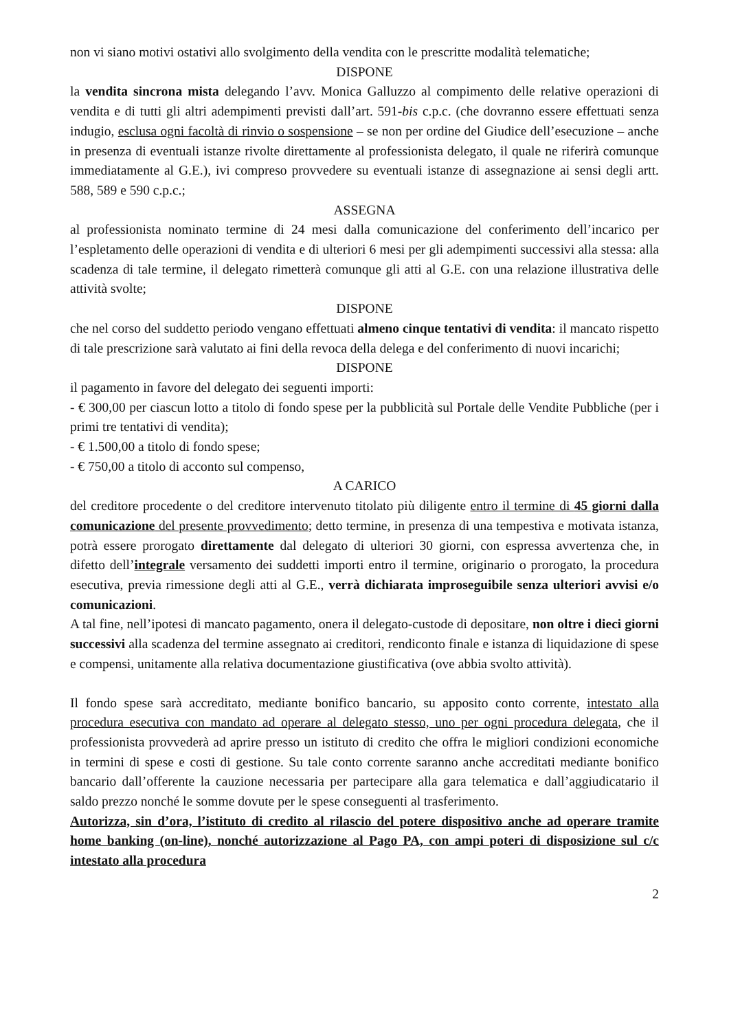non vi siano motivi ostativi allo svolgimento della vendita con le prescritte modalità telematiche;
DISPONE
la vendita sincrona mista delegando l’avv. Monica Galluzzo al compimento delle relative operazioni di vendita e di tutti gli altri adempimenti previsti dall’art. 591-bis c.p.c. (che dovranno essere effettuati senza indugio, esclusa ogni facoltà di rinvio o sospensione – se non per ordine del Giudice dell’esecuzione – anche in presenza di eventuali istanze rivolte direttamente al professionista delegato, il quale ne riferirà comunque immediatamente al G.E.), ivi compreso provvedere su eventuali istanze di assegnazione ai sensi degli artt. 588, 589 e 590 c.p.c.;
ASSEGNA
al professionista nominato termine di 24 mesi dalla comunicazione del conferimento dell’incarico per l’espletamento delle operazioni di vendita e di ulteriori 6 mesi per gli adempimenti successivi alla stessa: alla scadenza di tale termine, il delegato rimetterà comunque gli atti al G.E. con una relazione illustrativa delle attività svolte;
DISPONE
che nel corso del suddetto periodo vengano effettuati almeno cinque tentativi di vendita: il mancato rispetto di tale prescrizione sarà valutato ai fini della revoca della delega e del conferimento di nuovi incarichi;
DISPONE
il pagamento in favore del delegato dei seguenti importi:
- € 300,00 per ciascun lotto a titolo di fondo spese per la pubblicità sul Portale delle Vendite Pubbliche (per i primi tre tentativi di vendita);
- € 1.500,00 a titolo di fondo spese;
- € 750,00 a titolo di acconto sul compenso,
A CARICO
del creditore procedente o del creditore intervenuto titolato più diligente entro il termine di 45 giorni dalla comunicazione del presente provvedimento; detto termine, in presenza di una tempestiva e motivata istanza, potrà essere prorogato direttamente dal delegato di ulteriori 30 giorni, con espressa avvertenza che, in difetto dell’integrale versamento dei suddetti importi entro il termine, originario o prorogato, la procedura esecutiva, previa rimessione degli atti al G.E., verrà dichiarata improseguibile senza ulteriori avvisi e/o comunicazioni.
A tal fine, nell’ipotesi di mancato pagamento, onera il delegato-custode di depositare, non oltre i dieci giorni successivi alla scadenza del termine assegnato ai creditori, rendiconto finale e istanza di liquidazione di spese e compensi, unitamente alla relativa documentazione giustificativa (ove abbia svolto attività).
Il fondo spese sarà accreditato, mediante bonifico bancario, su apposito conto corrente, intestato alla procedura esecutiva con mandato ad operare al delegato stesso, uno per ogni procedura delegata, che il professionista provvederà ad aprire presso un istituto di credito che offra le migliori condizioni economiche in termini di spese e costi di gestione. Su tale conto corrente saranno anche accreditati mediante bonifico bancario dall’offerente la cauzione necessaria per partecipare alla gara telematica e dall’aggiudicatario il saldo prezzo nonché le somme dovute per le spese conseguenti al trasferimento.
Autorizza, sin d’ora, l’istituto di credito al rilascio del potere dispositivo anche ad operare tramite home banking (on-line), nonché autorizzazione al Pago PA, con ampi poteri di disposizione sul c/c intestato alla procedura
2